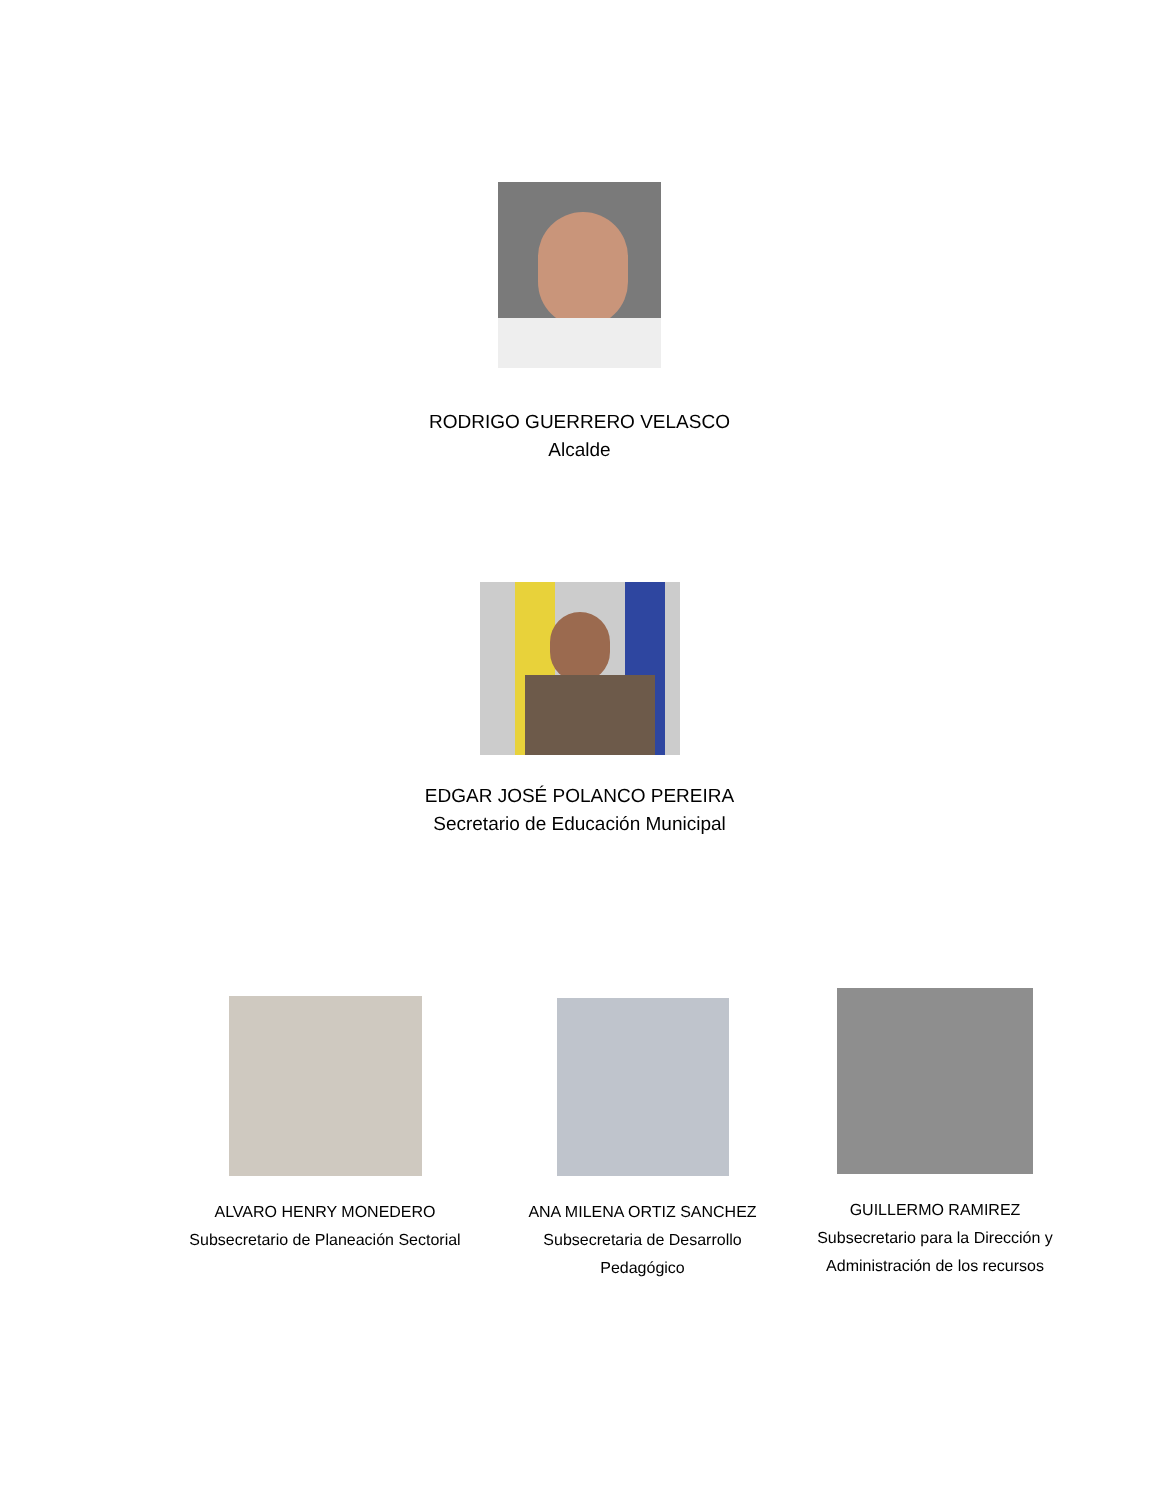RODRIGO GUERRERO VELASCO
Alcalde
EDGAR JOSÉ POLANCO PEREIRA
Secretario de Educación Municipal
ALVARO HENRY MONEDERO
Subsecretario de Planeación Sectorial
ANA MILENA ORTIZ SANCHEZ
Subsecretaria de Desarrollo
Pedagógico
GUILLERMO RAMIREZ
Subsecretario para la Dirección y
Administración de los recursos